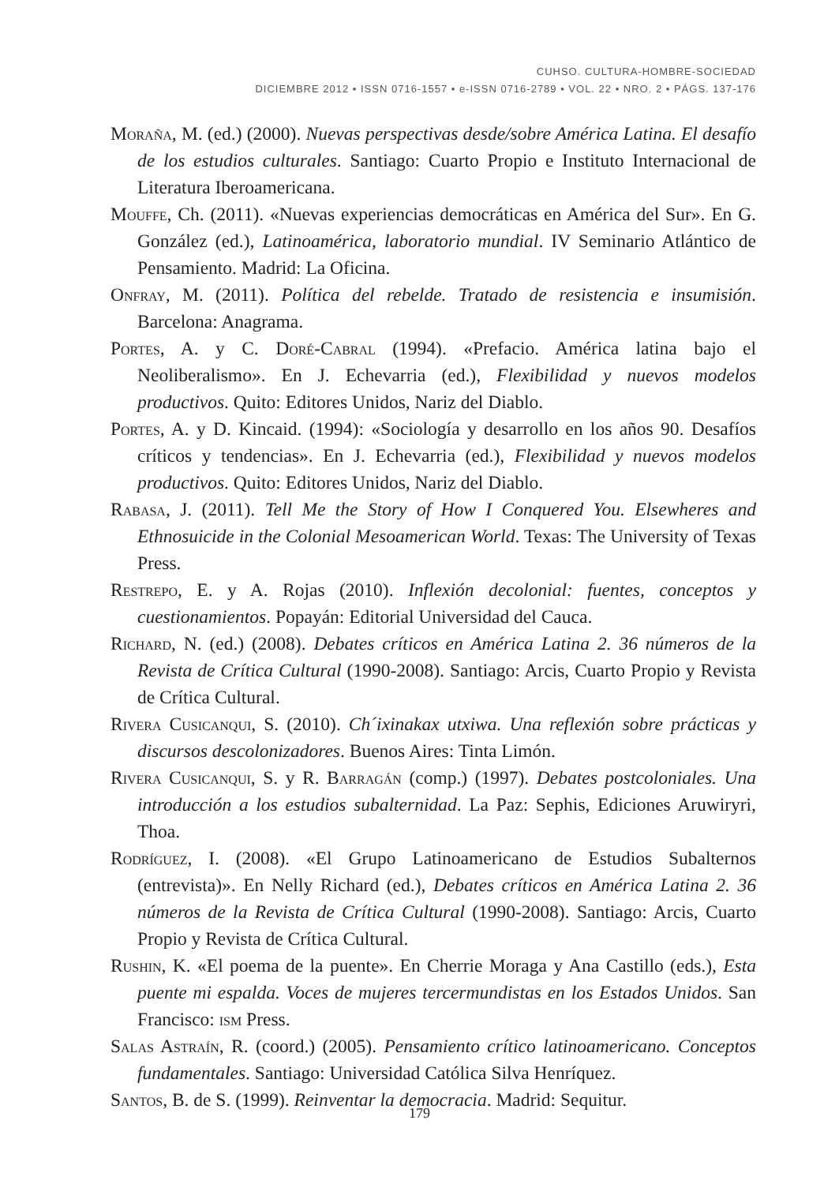CUHSO. CULTURA-HOMBRE-SOCIEDAD
DICIEMBRE 2012 • ISSN 0716-1557 • e-ISSN 0716-2789 • VOL. 22 • NRO. 2 • PÁGS. 137-176
Moraña, M. (ed.) (2000). Nuevas perspectivas desde/sobre América Latina. El desafío de los estudios culturales. Santiago: Cuarto Propio e Instituto Internacional de Literatura Iberoamericana.
Mouffe, Ch. (2011). «Nuevas experiencias democráticas en América del Sur». En G. González (ed.), Latinoamérica, laboratorio mundial. IV Seminario Atlántico de Pensamiento. Madrid: La Oficina.
Onfray, M. (2011). Política del rebelde. Tratado de resistencia e insumisión. Barcelona: Anagrama.
Portes, A. y C. Doré-Cabral (1994). «Prefacio. América latina bajo el Neoliberalismo». En J. Echevarria (ed.), Flexibilidad y nuevos modelos productivos. Quito: Editores Unidos, Nariz del Diablo.
Portes, A. y D. Kincaid. (1994): «Sociología y desarrollo en los años 90. Desafíos críticos y tendencias». En J. Echevarria (ed.), Flexibilidad y nuevos modelos productivos. Quito: Editores Unidos, Nariz del Diablo.
Rabasa, J. (2011). Tell Me the Story of How I Conquered You. Elsewheres and Ethnosuicide in the Colonial Mesoamerican World. Texas: The University of Texas Press.
Restrepo, E. y A. Rojas (2010). Inflexión decolonial: fuentes, conceptos y cuestionamientos. Popayán: Editorial Universidad del Cauca.
Richard, N. (ed.) (2008). Debates críticos en América Latina 2. 36 números de la Revista de Crítica Cultural (1990-2008). Santiago: Arcis, Cuarto Propio y Revista de Crítica Cultural.
Rivera Cusicanqui, S. (2010). Ch´ixinakax utxiwa. Una reflexión sobre prácticas y discursos descolonizadores. Buenos Aires: Tinta Limón.
Rivera Cusicanqui, S. y R. Barragán (comp.) (1997). Debates postcoloniales. Una introducción a los estudios subalternidad. La Paz: Sephis, Ediciones Aruwiryri, Thoa.
Rodríguez, I. (2008). «El Grupo Latinoamericano de Estudios Subalternos (entrevista)». En Nelly Richard (ed.), Debates críticos en América Latina 2. 36 números de la Revista de Crítica Cultural (1990-2008). Santiago: Arcis, Cuarto Propio y Revista de Crítica Cultural.
Rushin, K. «El poema de la puente». En Cherrie Moraga y Ana Castillo (eds.), Esta puente mi espalda. Voces de mujeres tercermundistas en los Estados Unidos. San Francisco: ism Press.
Salas Astraín, R. (coord.) (2005). Pensamiento crítico latinoamericano. Conceptos fundamentales. Santiago: Universidad Católica Silva Henríquez.
Santos, B. de S. (1999). Reinventar la democracia. Madrid: Sequitur.
179